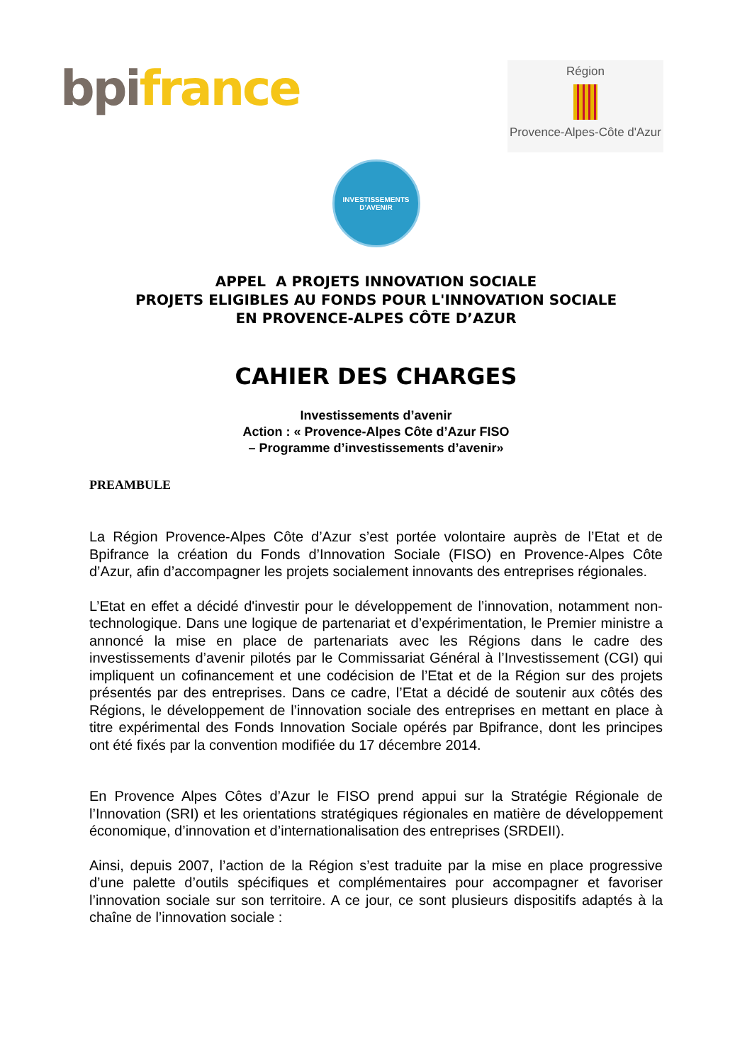bpi france
Région
Provence-Alpes-Côte d'Azur
INVESTISSEMENTS
D'AVENIR
APPEL A PROJETS INNOVATION SOCIALE
PROJETS ELIGIBLES AU FONDS POUR L'INNOVATION SOCIALE
EN PROVENCE-ALPES CÔTE D’AZUR
CAHIER DES CHARGES
Investissements d’avenir
Action : « Provence-Alpes Côte d’Azur FISO
– Programme d’investissements d’avenir»
PREAMBULE
La Région Provence-Alpes Côte d’Azur s’est portée volontaire auprès de l’Etat et de Bpifrance la création du Fonds d’Innovation Sociale (FISO) en Provence-Alpes Côte d’Azur, afin d’accompagner les projets socialement innovants des entreprises régionales.
L’Etat en effet a décidé d'investir pour le développement de l’innovation, notamment non-technologique. Dans une logique de partenariat et d’expérimentation, le Premier ministre a annoncé la mise en place de partenariats avec les Régions dans le cadre des investissements d’avenir pilotés par le Commissariat Général à l’Investissement (CGI) qui impliquent un cofinancement et une codécision de l’Etat et de la Région sur des projets présentés par des entreprises. Dans ce cadre, l’Etat a décidé de soutenir aux côtés des Régions, le développement de l’innovation sociale des entreprises en mettant en place à titre expérimental des Fonds Innovation Sociale opérés par Bpifrance, dont les principes ont été fixés par la convention modifiée du 17 décembre 2014.
En Provence Alpes Côtes d’Azur le FISO prend appui sur la Stratégie Régionale de l’Innovation (SRI) et les orientations stratégiques régionales en matière de développement économique, d’innovation et d’internationalisation des entreprises (SRDEII).
Ainsi, depuis 2007, l’action de la Région s’est traduite par la mise en place progressive d’une palette d’outils spécifiques et complémentaires pour accompagner et favoriser l’innovation sociale sur son territoire. A ce jour, ce sont plusieurs dispositifs adaptés à la chaîne de l’innovation sociale :